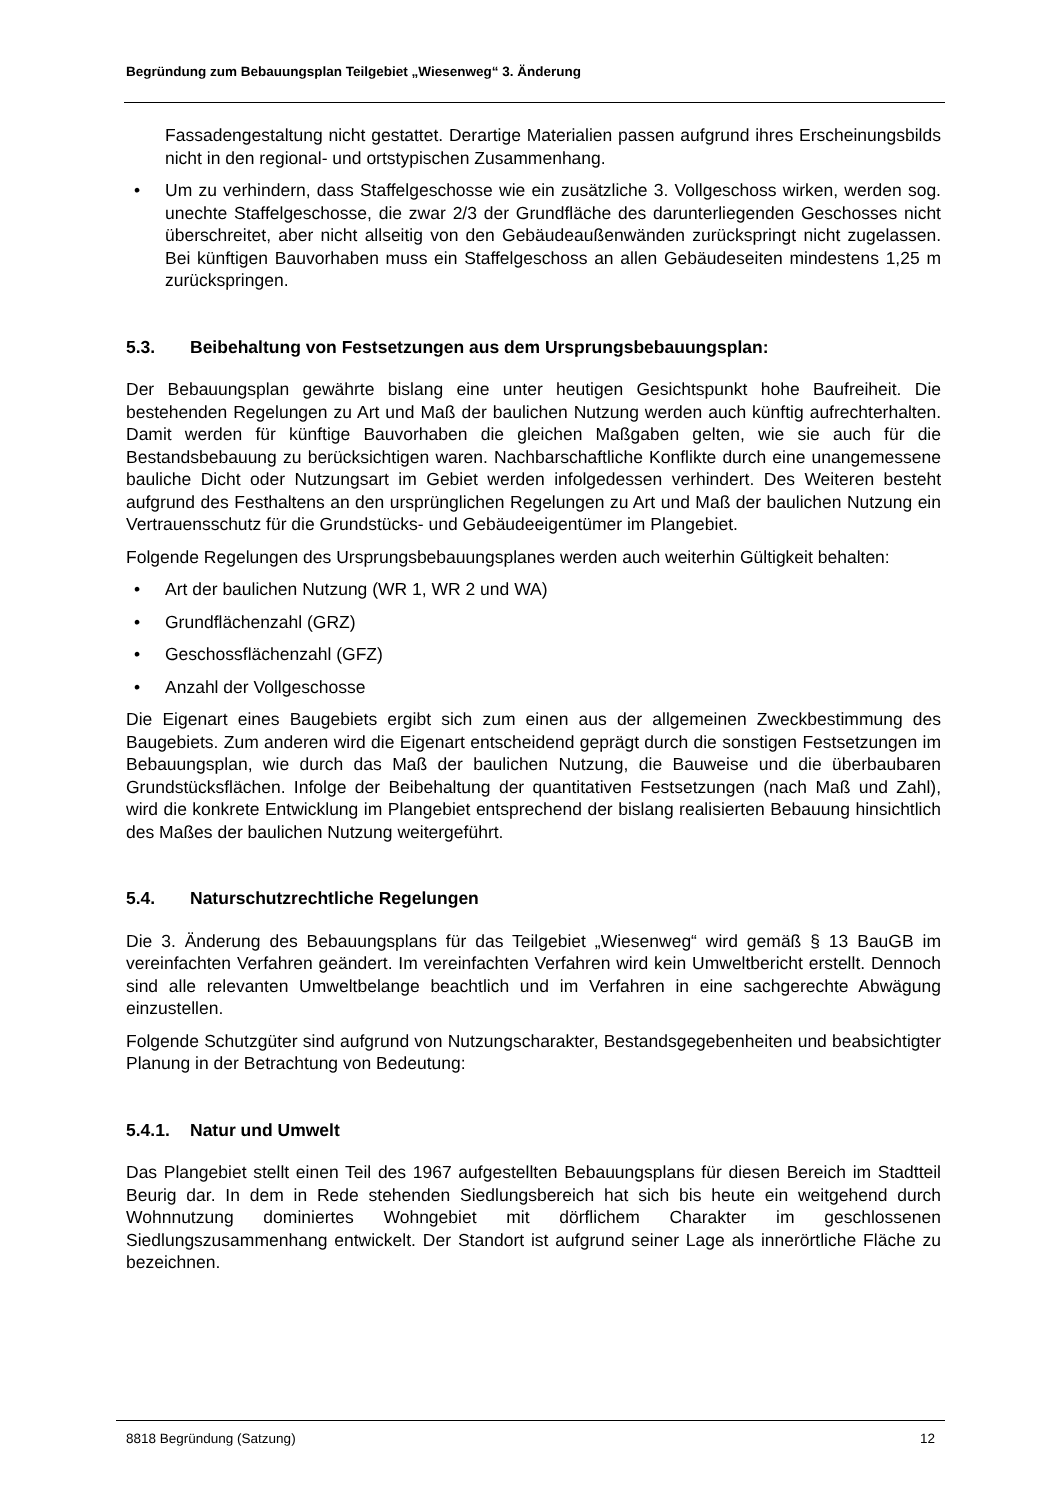Begründung zum Bebauungsplan Teilgebiet „Wiesenweg“ 3. Änderung
Fassadengestaltung nicht gestattet. Derartige Materialien passen aufgrund ihres Erscheinungsbilds nicht in den regional- und ortstypischen Zusammenhang.
• Um zu verhindern, dass Staffelgeschosse wie ein zusätzliche 3. Vollgeschoss wirken, werden sog. unechte Staffelgeschosse, die zwar 2/3 der Grundfläche des darunterliegenden Geschosses nicht überschreitet, aber nicht allseitig von den Gebäudeaußenwänden zurückspringt nicht zugelassen. Bei künftigen Bauvorhaben muss ein Staffelgeschoss an allen Gebäudeseiten mindestens 1,25 m zurückspringen.
5.3. Beibehaltung von Festsetzungen aus dem Ursprungsbebauungsplan:
Der Bebauungsplan gewährte bislang eine unter heutigen Gesichtspunkt hohe Baufreiheit. Die bestehenden Regelungen zu Art und Maß der baulichen Nutzung werden auch künftig aufrechterhalten. Damit werden für künftige Bauvorhaben die gleichen Maßgaben gelten, wie sie auch für die Bestandsbebauung zu berücksichtigen waren. Nachbarschaftliche Konflikte durch eine unangemessene bauliche Dicht oder Nutzungsart im Gebiet werden infolgedessen verhindert. Des Weiteren besteht aufgrund des Festhaltens an den ursprünglichen Regelungen zu Art und Maß der baulichen Nutzung ein Vertrauensschutz für die Grundstücks- und Gebäudeeigentümer im Plangebiet.
Folgende Regelungen des Ursprungsbebauungsplanes werden auch weiterhin Gültigkeit behalten:
• Art der baulichen Nutzung (WR 1, WR 2 und WA)
• Grundflächenzahl (GRZ)
• Geschossflächenzahl (GFZ)
• Anzahl der Vollgeschosse
Die Eigenart eines Baugebiets ergibt sich zum einen aus der allgemeinen Zweckbestimmung des Baugebiets. Zum anderen wird die Eigenart entscheidend geprägt durch die sonstigen Festsetzungen im Bebauungsplan, wie durch das Maß der baulichen Nutzung, die Bauweise und die überbaubaren Grundstücksflächen. Infolge der Beibehaltung der quantitativen Festsetzungen (nach Maß und Zahl), wird die konkrete Entwicklung im Plangebiet entsprechend der bislang realisierten Bebauung hinsichtlich des Maßes der baulichen Nutzung weitergeführt.
5.4. Naturschutzrechtliche Regelungen
Die 3. Änderung des Bebauungsplans für das Teilgebiet „Wiesenweg“ wird gemäß § 13 BauGB im vereinfachten Verfahren geändert. Im vereinfachten Verfahren wird kein Umweltbericht erstellt. Dennoch sind alle relevanten Umweltbelange beachtlich und im Verfahren in eine sachgerechte Abwägung einzustellen.
Folgende Schutzgüter sind aufgrund von Nutzungscharakter, Bestandsgegebenheiten und beabsichtigter Planung in der Betrachtung von Bedeutung:
5.4.1. Natur und Umwelt
Das Plangebiet stellt einen Teil des 1967 aufgestellten Bebauungsplans für diesen Bereich im Stadtteil Beurig dar. In dem in Rede stehenden Siedlungsbereich hat sich bis heute ein weitgehend durch Wohnnutzung dominiertes Wohngebiet mit dörflichem Charakter im geschlossenen Siedlungszusammenhang entwickelt. Der Standort ist aufgrund seiner Lage als innerörtliche Fläche zu bezeichnen.
8818 Begründung (Satzung) 12